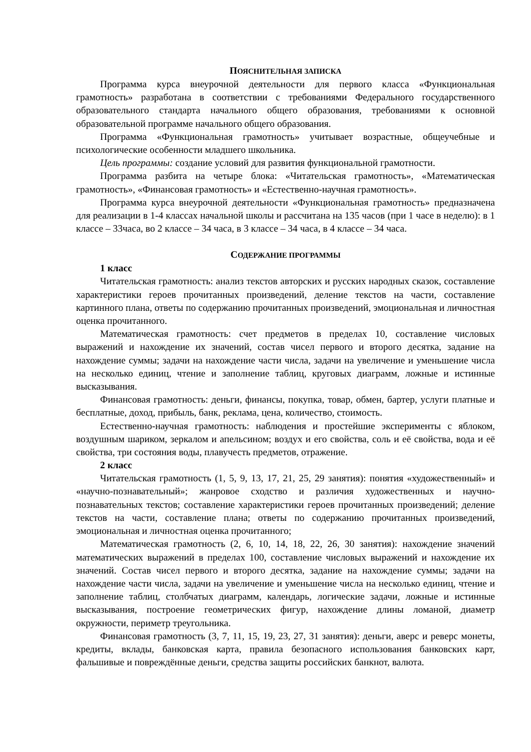ПОЯСНИТЕЛЬНАЯ ЗАПИСКА
Программа курса внеурочной деятельности для первого класса «Функциональная грамотность» разработана в соответствии с требованиями Федерального государственного образовательного стандарта начального общего образования, требованиями к основной образовательной программе начального общего образования.
Программа «Функциональная грамотность» учитывает возрастные, общеучебные и психологические особенности младшего школьника.
Цель программы: создание условий для развития функциональной грамотности.
Программа разбита на четыре блока: «Читательская грамотность», «Математическая грамотность», «Финансовая грамотность» и «Естественно-научная грамотность».
Программа курса внеурочной деятельности «Функциональная грамотность» предназначена для реализации в 1-4 классах начальной школы и рассчитана на 135 часов (при 1 часе в неделю): в 1 классе – 33часа, во 2 классе – 34 часа, в 3 классе – 34 часа, в 4 классе – 34 часа.
СОДЕРЖАНИЕ ПРОГРАММЫ
1 класс
Читательская грамотность: анализ текстов авторских и русских народных сказок, составление характеристики героев прочитанных произведений, деление текстов на части, составление картинного плана, ответы по содержанию прочитанных произведений, эмоциональная и личностная оценка прочитанного.
Математическая грамотность: счет предметов в пределах 10, составление числовых выражений и нахождение их значений, состав чисел первого и второго десятка, задание на нахождение суммы; задачи на нахождение части числа, задачи на увеличение и уменьшение числа на несколько единиц, чтение и заполнение таблиц, круговых диаграмм, ложные и истинные высказывания.
Финансовая грамотность: деньги, финансы, покупка, товар, обмен, бартер, услуги платные и бесплатные, доход, прибыль, банк, реклама, цена, количество, стоимость.
Естественно-научная грамотность: наблюдения и простейшие эксперименты с яблоком, воздушным шариком, зеркалом и апельсином; воздух и его свойства, соль и её свойства, вода и её свойства, три состояния воды, плавучесть предметов, отражение.
2 класс
Читательская грамотность (1, 5, 9, 13, 17, 21, 25, 29 занятия): понятия «художественный» и «научно-познавательный»; жанровое сходство и различия художественных и научно-познавательных текстов; составление характеристики героев прочитанных произведений; деление текстов на части, составление плана; ответы по содержанию прочитанных произведений, эмоциональная и личностная оценка прочитанного;
Математическая грамотность (2, 6, 10, 14, 18, 22, 26, 30 занятия): нахождение значений математических выражений в пределах 100, составление числовых выражений и нахождение их значений. Состав чисел первого и второго десятка, задание на нахождение суммы; задачи на нахождение части числа, задачи на увеличение и уменьшение числа на несколько единиц, чтение и заполнение таблиц, столбчатых диаграмм, календарь, логические задачи, ложные и истинные высказывания, построение геометрических фигур, нахождение длины ломаной, диаметр окружности, периметр треугольника.
Финансовая грамотность (3, 7, 11, 15, 19, 23, 27, 31 занятия): деньги, аверс и реверс монеты, кредиты, вклады, банковская карта, правила безопасного использования банковских карт, фальшивые и повреждённые деньги, средства защиты российских банкнот, валюта.